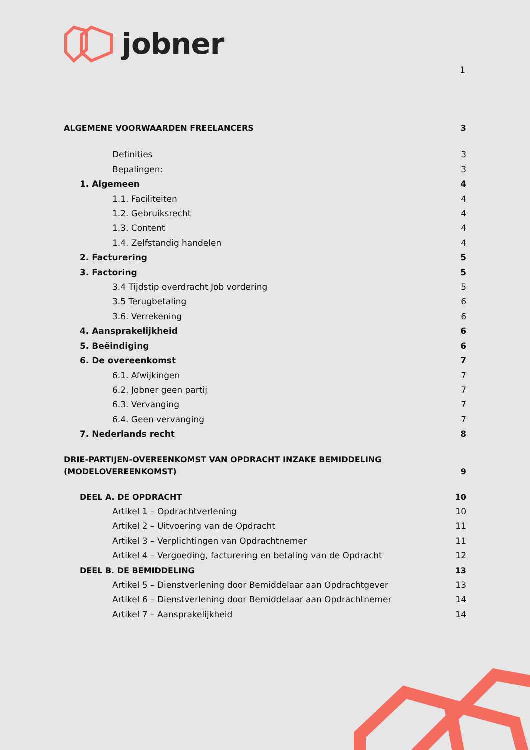jobner
1
ALGEMENE VOORWAARDEN FREELANCERS 3
Definities 3
Bepalingen: 3
1. Algemeen 4
1.1. Faciliteiten 4
1.2. Gebruiksrecht 4
1.3. Content 4
1.4. Zelfstandig handelen 4
2. Facturering 5
3. Factoring 5
3.4 Tijdstip overdracht Job vordering 5
3.5 Terugbetaling 6
3.6. Verrekening 6
4. Aansprakelijkheid 6
5. Beëindiging 6
6. De overeenkomst 7
6.1. Afwijkingen 7
6.2. Jobner geen partij 7
6.3. Vervanging 7
6.4. Geen vervanging 7
7. Nederlands recht 8
DRIE-PARTIJEN-OVEREENKOMST VAN OPDRACHT INZAKE BEMIDDELING
(MODELOVEREENKOMST) 9
DEEL A. DE OPDRACHT 10
Artikel 1 – Opdrachtverlening 10
Artikel 2 – Uitvoering van de Opdracht 11
Artikel 3 – Verplichtingen van Opdrachtnemer 11
Artikel 4 – Vergoeding, facturering en betaling van de Opdracht 12
DEEL B. DE BEMIDDELING 13
Artikel 5 – Dienstverlening door Bemiddelaar aan Opdrachtgever 13
Artikel 6 – Dienstverlening door Bemiddelaar aan Opdrachtnemer 14
Artikel 7 – Aansprakelijkheid 14